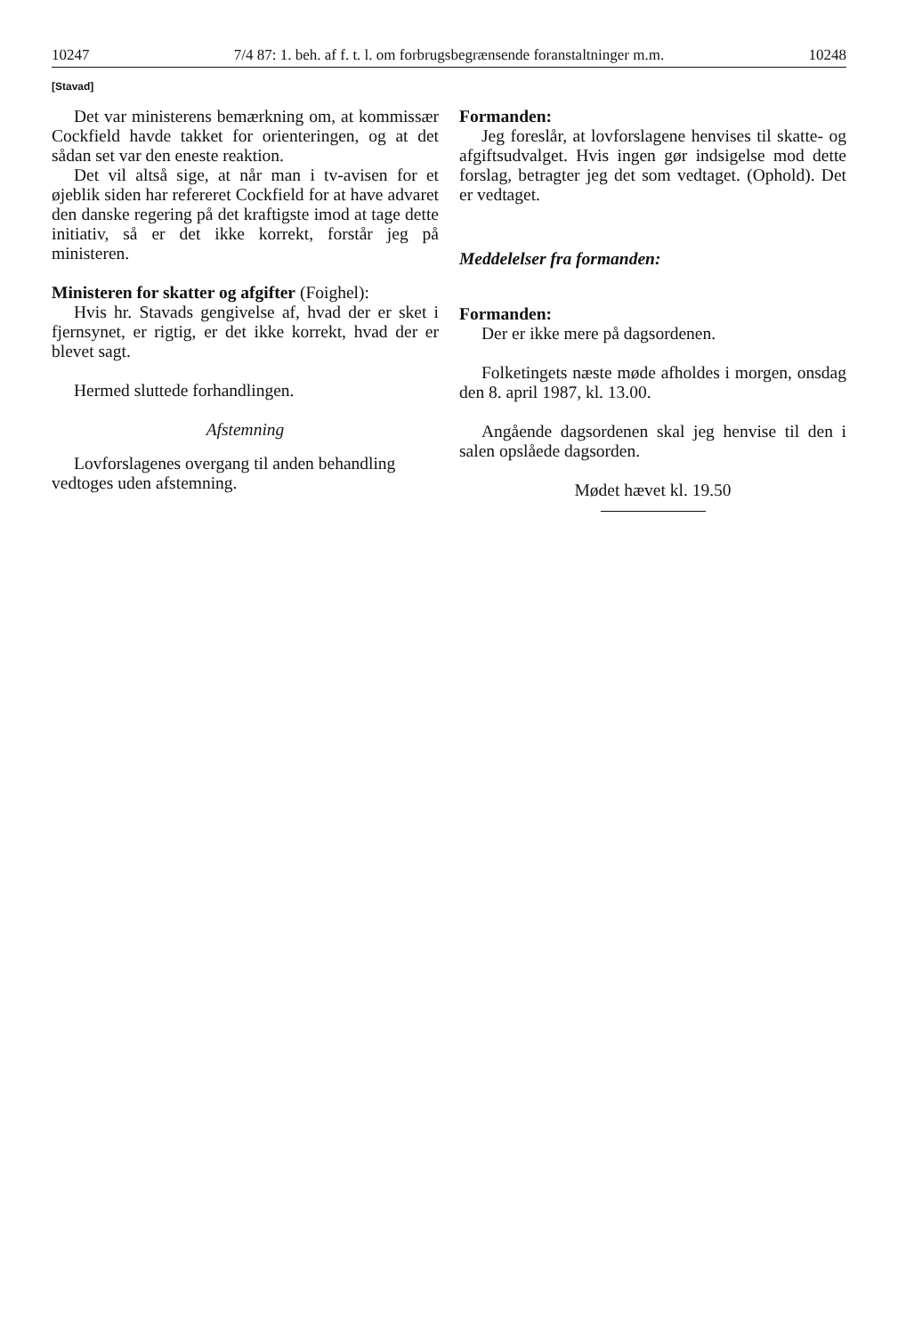10247 7/4 87: 1. beh. af f. t. l. om forbrugsbegrænsende foranstaltninger m.m. 10248
[Stavad]
Det var ministerens bemærkning om, at kommissær Cockfield havde takket for orienteringen, og at det sådan set var den eneste reaktion.
Det vil altså sige, at når man i tv-avisen for et øjeblik siden har refereret Cockfield for at have advaret den danske regering på det kraftigste imod at tage dette initiativ, så er det ikke korrekt, forstår jeg på ministeren.
Ministeren for skatter og afgifter (Foighel):
Hvis hr. Stavads gengivelse af, hvad der er sket i fjernsynet, er rigtig, er det ikke korrekt, hvad der er blevet sagt.
Hermed sluttede forhandlingen.
Afstemning
Lovforslagenes overgang til anden behandling
vedtoges uden afstemning.
Formanden:
Jeg foreslår, at lovforslagene henvises til skatte- og afgiftsudvalget. Hvis ingen gør indsigelse mod dette forslag, betragter jeg det som vedtaget. (Ophold). Det er vedtaget.
Meddelelser fra formanden:
Formanden:
Der er ikke mere på dagsordenen.
Folketingets næste møde afholdes i morgen, onsdag den 8. april 1987, kl. 13.00.
Angående dagsordenen skal jeg henvise til den i salen opslåede dagsorden.
Mødet hævet kl. 19.50